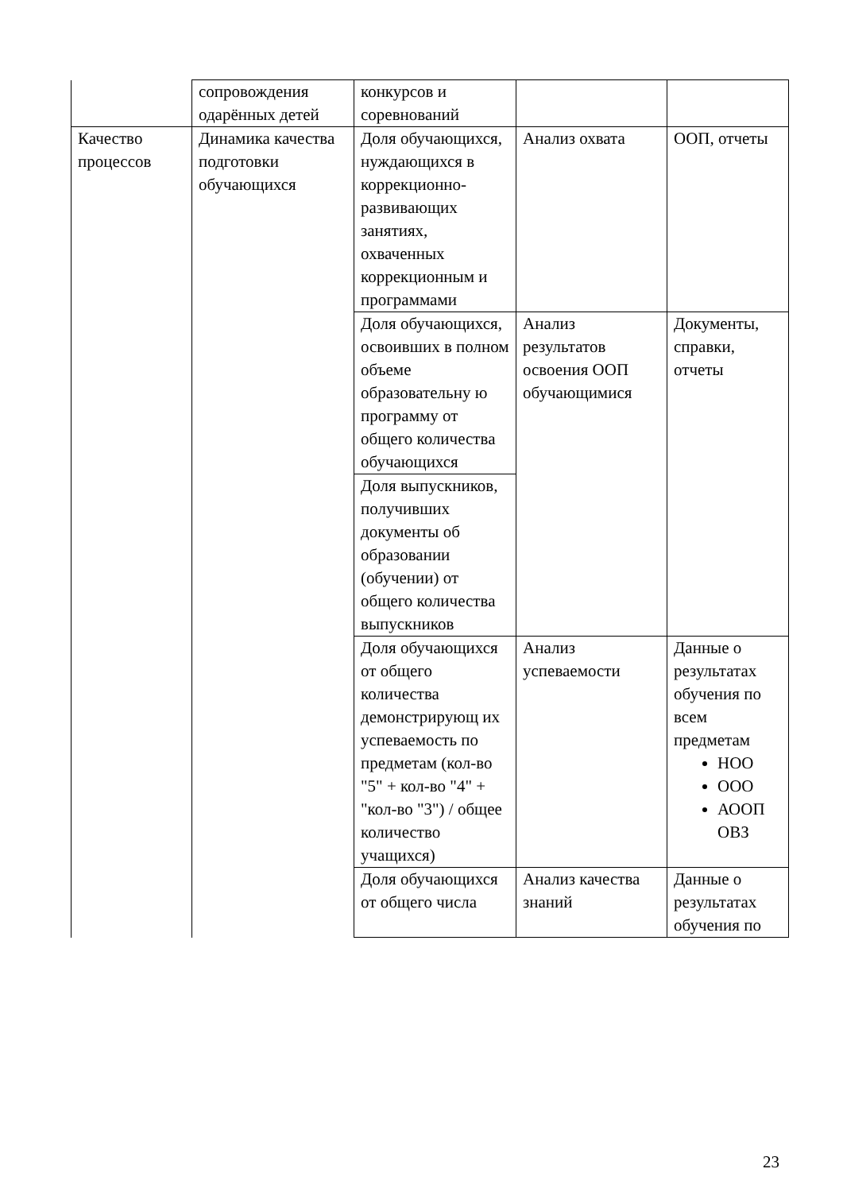| | сопровождения одарённых детей | конкурсов и соревнований | | |
| Качество процессов | Динамика качества подготовки обучающихся | Доля обучающихся, нуждающихся в коррекционно-развивающих занятиях, охваченных коррекционным и программами | Анализ охвата | ООП, отчеты |
| | | Доля обучающихся, освоивших в полном объеме образовательну ю программу от общего количества обучающихся | Анализ результатов освоения ООП обучающимися | Документы, справки, отчеты |
| | | Доля выпускников, получивших документы об образовании (обучении) от общего количества выпускников | | |
| | | Доля обучающихся от общего количества демонстрирующ их успеваемость по предметам (кол-во "5" + кол-во "4" + "кол-во "3") / общее количество учащихся) | Анализ успеваемости | Данные о результатах обучения по всем предметам НОО ООО АООП ОВЗ |
| | | Доля обучающихся от общего числа | Анализ качества знаний | Данные о результатах обучения по |
23